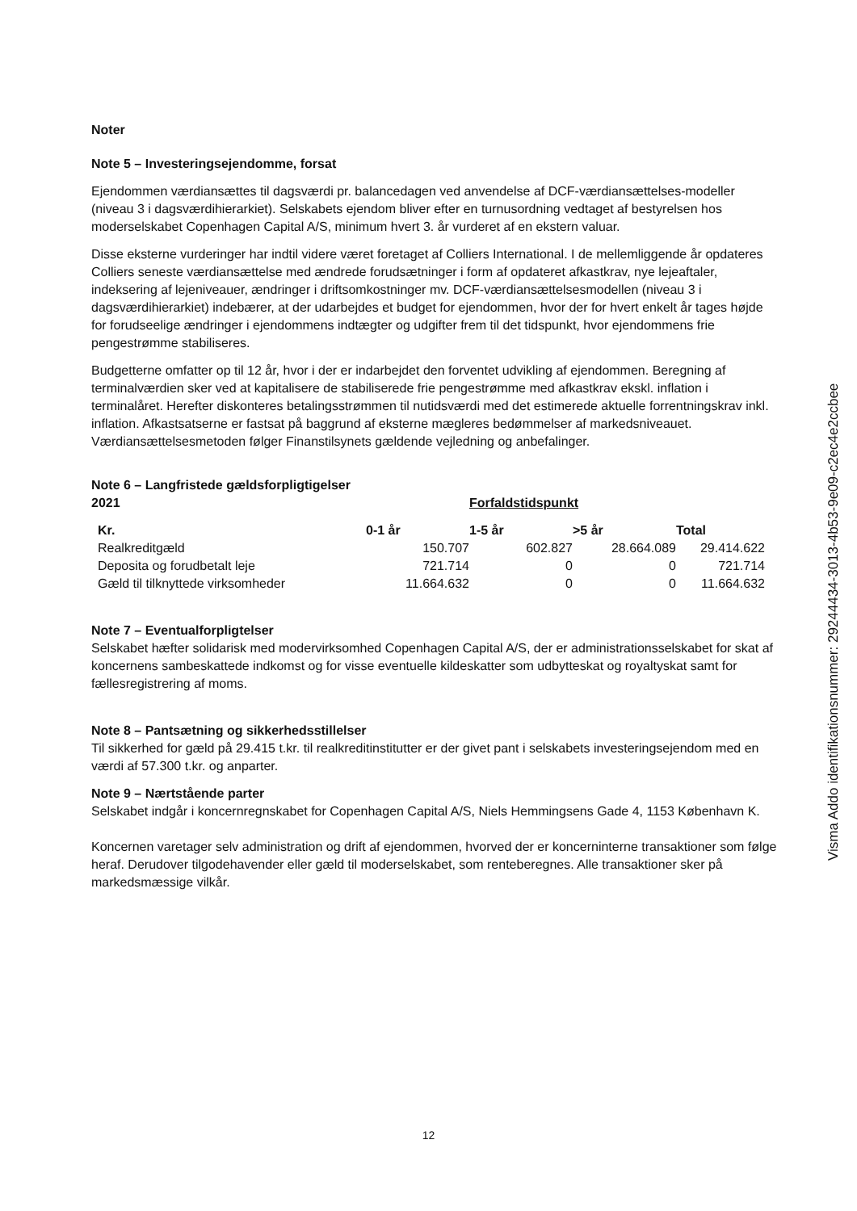Noter
Note 5 – Investeringsejendomme, forsat
Ejendommen værdiansættes til dagsværdi pr. balancedagen ved anvendelse af DCF-værdiansættelses-modeller (niveau 3 i dagsværdihierarkiet). Selskabets ejendom bliver efter en turnusordning vedtaget af bestyrelsen hos moderselskabet Copenhagen Capital A/S, minimum hvert 3. år vurderet af en ekstern valuar.
Disse eksterne vurderinger har indtil videre været foretaget af Colliers International. I de mellemliggende år opdateres Colliers seneste værdiansættelse med ændrede forudsætninger i form af opdateret afkastkrav, nye lejeaftaler, indeksering af lejeniveauer, ændringer i driftsomkostninger mv. DCF-værdiansættelsesmodellen (niveau 3 i dagsværdihierarkiet) indebærer, at der udarbejdes et budget for ejendommen, hvor der for hvert enkelt år tages højde for forudseelige ændringer i ejendommens indtægter og udgifter frem til det tidspunkt, hvor ejendommens frie pengestrømme stabiliseres.
Budgetterne omfatter op til 12 år, hvor i der er indarbejdet den forventet udvikling af ejendommen. Beregning af terminalværdien sker ved at kapitalisere de stabiliserede frie pengestrømme med afkastkrav ekskl. inflation i terminalåret. Herefter diskonteres betalingsstrømmen til nutidsværdi med det estimerede aktuelle forrentningskrav inkl. inflation. Afkastsatserne er fastsat på baggrund af eksterne mægleres bedømmelser af markedsniveauet. Værdiansættelsesmetoden følger Finanstilsynets gældende vejledning og anbefalinger.
Note 6 – Langfristede gældsforpligtigelser
2021 Forfaldstidspunkt
| Kr. | 0-1 år | 1-5 år | >5 år | Total |
| --- | --- | --- | --- | --- |
| Realkreditgæld | 150.707 | 602.827 | 28.664.089 | 29.414.622 |
| Deposita og forudbetalt leje | 721.714 | 0 | 0 | 721.714 |
| Gæld til tilknyttede virksomheder | 11.664.632 | 0 | 0 | 11.664.632 |
Note 7 – Eventualforpligtelser
Selskabet hæfter solidarisk med modervirksomhed Copenhagen Capital A/S, der er administrationsselskabet for skat af koncernens sambeskattede indkomst og for visse eventuelle kildeskatter som udbytteskat og royaltyskat samt for fællesregistrering af moms.
Note 8 – Pantsætning og sikkerhedsstillelser
Til sikkerhed for gæld på 29.415 t.kr. til realkreditinstitutter er der givet pant i selskabets investeringsejendom med en værdi af 57.300 t.kr. og anparter.
Note 9 – Nærtstående parter
Selskabet indgår i koncernregnskabet for Copenhagen Capital A/S, Niels Hemmingsens Gade 4, 1153 København K.
Koncernen varetager selv administration og drift af ejendommen, hvorved der er koncerninterne transaktioner som følge heraf. Derudover tilgodehavender eller gæld til moderselskabet, som renteberegnes. Alle transaktioner sker på markedsmæssige vilkår.
Visma Addo identifikationsnummer: 29244434-3013-4b53-9e09-c2ec4e2ccbee
12